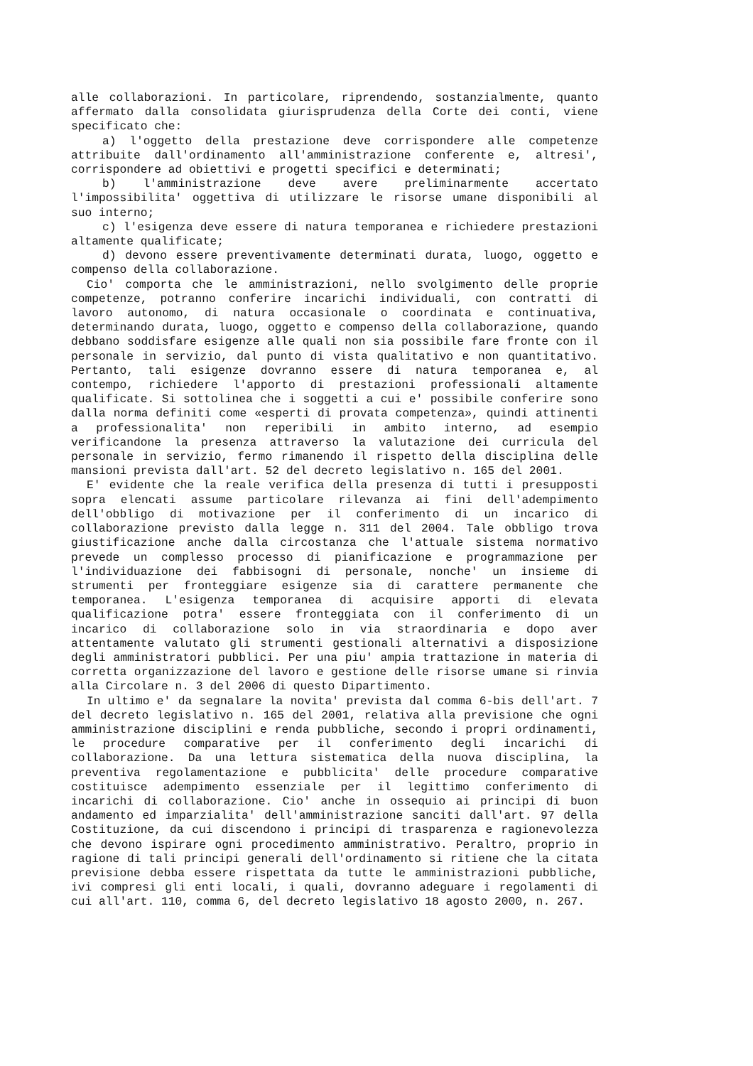alle collaborazioni. In particolare, riprendendo, sostanzialmente, quanto affermato dalla consolidata giurisprudenza della Corte dei conti, viene specificato che:
a) l'oggetto della prestazione deve corrispondere alle competenze attribuite dall'ordinamento all'amministrazione conferente e, altresi', corrispondere ad obiettivi e progetti specifici e determinati;
b) l'amministrazione deve avere preliminarmente accertato l'impossibilita' oggettiva di utilizzare le risorse umane disponibili al suo interno;
c) l'esigenza deve essere di natura temporanea e richiedere prestazioni altamente qualificate;
d) devono essere preventivamente determinati durata, luogo, oggetto e compenso della collaborazione.
Cio' comporta che le amministrazioni, nello svolgimento delle proprie competenze, potranno conferire incarichi individuali, con contratti di lavoro autonomo, di natura occasionale o coordinata e continuativa, determinando durata, luogo, oggetto e compenso della collaborazione, quando debbano soddisfare esigenze alle quali non sia possibile fare fronte con il personale in servizio, dal punto di vista qualitativo e non quantitativo. Pertanto, tali esigenze dovranno essere di natura temporanea e, al contempo, richiedere l'apporto di prestazioni professionali altamente qualificate. Si sottolinea che i soggetti a cui e' possibile conferire sono dalla norma definiti come «esperti di provata competenza», quindi attinenti a professionalita' non reperibili in ambito interno, ad esempio verificandone la presenza attraverso la valutazione dei curricula del personale in servizio, fermo rimanendo il rispetto della disciplina delle mansioni prevista dall'art. 52 del decreto legislativo n. 165 del 2001.
E' evidente che la reale verifica della presenza di tutti i presupposti sopra elencati assume particolare rilevanza ai fini dell'adempimento dell'obbligo di motivazione per il conferimento di un incarico di collaborazione previsto dalla legge n. 311 del 2004. Tale obbligo trova giustificazione anche dalla circostanza che l'attuale sistema normativo prevede un complesso processo di pianificazione e programmazione per l'individuazione dei fabbisogni di personale, nonche' un insieme di strumenti per fronteggiare esigenze sia di carattere permanente che temporanea. L'esigenza temporanea di acquisire apporti di elevata qualificazione potra' essere fronteggiata con il conferimento di un incarico di collaborazione solo in via straordinaria e dopo aver attentamente valutato gli strumenti gestionali alternativi a disposizione degli amministratori pubblici. Per una piu' ampia trattazione in materia di corretta organizzazione del lavoro e gestione delle risorse umane si rinvia alla Circolare n. 3 del 2006 di questo Dipartimento.
In ultimo e' da segnalare la novita' prevista dal comma 6-bis dell'art. 7 del decreto legislativo n. 165 del 2001, relativa alla previsione che ogni amministrazione disciplini e renda pubbliche, secondo i propri ordinamenti, le procedure comparative per il conferimento degli incarichi di collaborazione. Da una lettura sistematica della nuova disciplina, la preventiva regolamentazione e pubblicita' delle procedure comparative costituisce adempimento essenziale per il legittimo conferimento di incarichi di collaborazione. Cio' anche in ossequio ai principi di buon andamento ed imparzialita' dell'amministrazione sanciti dall'art. 97 della Costituzione, da cui discendono i principi di trasparenza e ragionevolezza che devono ispirare ogni procedimento amministrativo. Peraltro, proprio in ragione di tali principi generali dell'ordinamento si ritiene che la citata previsione debba essere rispettata da tutte le amministrazioni pubbliche, ivi compresi gli enti locali, i quali, dovranno adeguare i regolamenti di cui all'art. 110, comma 6, del decreto legislativo 18 agosto 2000, n. 267.